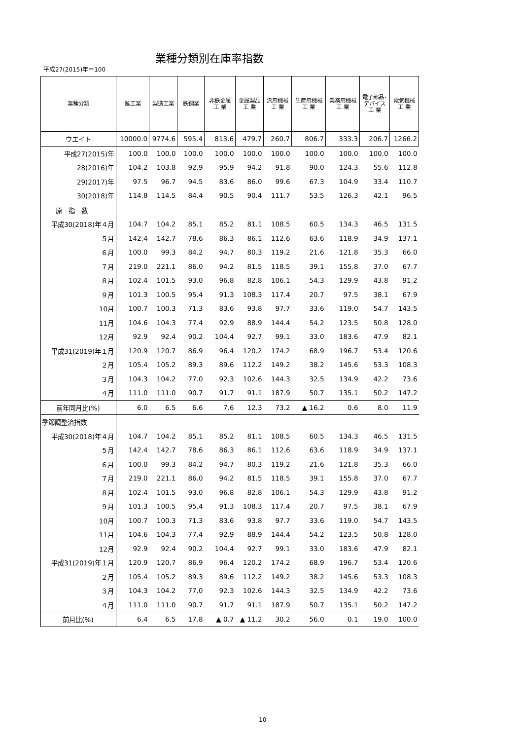業種分類別在庫率指数
平成27(2015)年＝100
| 業種分類 | 鉱工業 | 製造工業 | 鉄鋼業 | 非鉄金属 工 業 | 金属製品 工 業 | 汎用機械 工 業 | 生産用機械 工 業 | 業務用機械 工 業 | 電子部品･ デバイス 工 業 | 電気機械 工 業 |
| --- | --- | --- | --- | --- | --- | --- | --- | --- | --- | --- |
| ウエイト | 10000.0 | 9774.6 | 595.4 | 813.6 | 479.7 | 260.7 | 806.7 | 333.3 | 206.7 | 1266.2 |
| 平成27(2015)年 | 100.0 | 100.0 | 100.0 | 100.0 | 100.0 | 100.0 | 100.0 | 100.0 | 100.0 | 100.0 |
| 28(2016)年 | 104.2 | 103.8 | 92.9 | 95.9 | 94.2 | 91.8 | 90.0 | 124.3 | 55.6 | 112.8 |
| 29(2017)年 | 97.5 | 96.7 | 94.5 | 83.6 | 86.0 | 99.6 | 67.3 | 104.9 | 33.4 | 110.7 |
| 30(2018)年 | 114.8 | 114.5 | 84.4 | 90.5 | 90.4 | 111.7 | 53.5 | 126.3 | 42.1 | 96.5 |
| 原 指 数 | | | | | | | | | | |
| 平成30(2018)年４月 | 104.7 | 104.2 | 85.1 | 85.2 | 81.1 | 108.5 | 60.5 | 134.3 | 46.5 | 131.5 |
| ５月 | 142.4 | 142.7 | 78.6 | 86.3 | 86.1 | 112.6 | 63.6 | 118.9 | 34.9 | 137.1 |
| ６月 | 100.0 | 99.3 | 84.2 | 94.7 | 80.3 | 119.2 | 21.6 | 121.8 | 35.3 | 66.0 |
| ７月 | 219.0 | 221.1 | 86.0 | 94.2 | 81.5 | 118.5 | 39.1 | 155.8 | 37.0 | 67.7 |
| ８月 | 102.4 | 101.5 | 93.0 | 96.8 | 82.8 | 106.1 | 54.3 | 129.9 | 43.8 | 91.2 |
| ９月 | 101.3 | 100.5 | 95.4 | 91.3 | 108.3 | 117.4 | 20.7 | 97.5 | 38.1 | 67.9 |
| 10月 | 100.7 | 100.3 | 71.3 | 83.6 | 93.8 | 97.7 | 33.6 | 119.0 | 54.7 | 143.5 |
| 11月 | 104.6 | 104.3 | 77.4 | 92.9 | 88.9 | 144.4 | 54.2 | 123.5 | 50.8 | 128.0 |
| 12月 | 92.9 | 92.4 | 90.2 | 104.4 | 92.7 | 99.1 | 33.0 | 183.6 | 47.9 | 82.1 |
| 平成31(2019)年１月 | 120.9 | 120.7 | 86.9 | 96.4 | 120.2 | 174.2 | 68.9 | 196.7 | 53.4 | 120.6 |
| ２月 | 105.4 | 105.2 | 89.3 | 89.6 | 112.2 | 149.2 | 38.2 | 145.6 | 53.3 | 108.3 |
| ３月 | 104.3 | 104.2 | 77.0 | 92.3 | 102.6 | 144.3 | 32.5 | 134.9 | 42.2 | 73.6 |
| ４月 | 111.0 | 111.0 | 90.7 | 91.7 | 91.1 | 187.9 | 50.7 | 135.1 | 50.2 | 147.2 |
| 前年同月比(%) | 6.0 | 6.5 | 6.6 | 7.6 | 12.3 | 73.2 | ▲ 16.2 | 0.6 | 8.0 | 11.9 |
| 季節調整済指数 | | | | | | | | | | |
| 平成30(2018)年４月 | 104.7 | 104.2 | 85.1 | 85.2 | 81.1 | 108.5 | 60.5 | 134.3 | 46.5 | 131.5 |
| ５月 | 142.4 | 142.7 | 78.6 | 86.3 | 86.1 | 112.6 | 63.6 | 118.9 | 34.9 | 137.1 |
| ６月 | 100.0 | 99.3 | 84.2 | 94.7 | 80.3 | 119.2 | 21.6 | 121.8 | 35.3 | 66.0 |
| ７月 | 219.0 | 221.1 | 86.0 | 94.2 | 81.5 | 118.5 | 39.1 | 155.8 | 37.0 | 67.7 |
| ８月 | 102.4 | 101.5 | 93.0 | 96.8 | 82.8 | 106.1 | 54.3 | 129.9 | 43.8 | 91.2 |
| ９月 | 101.3 | 100.5 | 95.4 | 91.3 | 108.3 | 117.4 | 20.7 | 97.5 | 38.1 | 67.9 |
| 10月 | 100.7 | 100.3 | 71.3 | 83.6 | 93.8 | 97.7 | 33.6 | 119.0 | 54.7 | 143.5 |
| 11月 | 104.6 | 104.3 | 77.4 | 92.9 | 88.9 | 144.4 | 54.2 | 123.5 | 50.8 | 128.0 |
| 12月 | 92.9 | 92.4 | 90.2 | 104.4 | 92.7 | 99.1 | 33.0 | 183.6 | 47.9 | 82.1 |
| 平成31(2019)年１月 | 120.9 | 120.7 | 86.9 | 96.4 | 120.2 | 174.2 | 68.9 | 196.7 | 53.4 | 120.6 |
| ２月 | 105.4 | 105.2 | 89.3 | 89.6 | 112.2 | 149.2 | 38.2 | 145.6 | 53.3 | 108.3 |
| ３月 | 104.3 | 104.2 | 77.0 | 92.3 | 102.6 | 144.3 | 32.5 | 134.9 | 42.2 | 73.6 |
| ４月 | 111.0 | 111.0 | 90.7 | 91.7 | 91.1 | 187.9 | 50.7 | 135.1 | 50.2 | 147.2 |
| 前月比(%) | 6.4 | 6.5 | 17.8 | ▲ 0.7 | ▲ 11.2 | 30.2 | 56.0 | 0.1 | 19.0 | 100.0 |
10